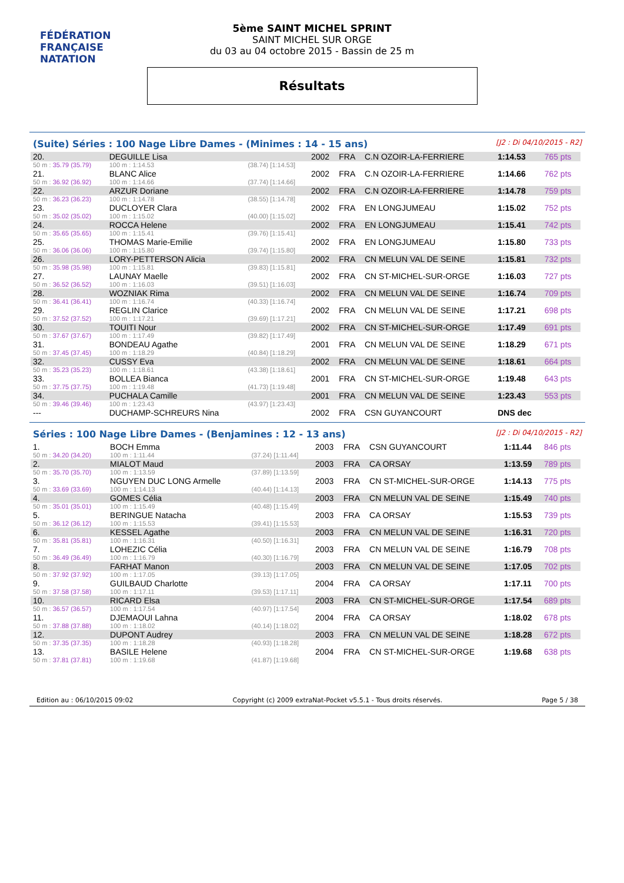FÉDÉRATION FRANÇAISE
NATATION
5ème SAINT MICHEL SPRINT
SAINT MICHEL SUR ORGE
du 03 au 04 octobre 2015 - Bassin de 25 m
Résultats
(Suite) Séries : 100 Nage Libre Dames - (Minimes : 14 - 15 ans) [J2 : Di 04/10/2015 - R2]
| 20. | DEGUILLE Lisa | | 2002 | FRA | C.N OZOIR-LA-FERRIERE | 1:14.53 | 765 pts |
| 50 m : 35.79 (35.79) | 100 m : 1:14.53 | (38.74) [1:14.53] | | | | | |
| 21. | BLANC Alice | | 2002 | FRA | C.N OZOIR-LA-FERRIERE | 1:14.66 | 762 pts |
| 50 m : 36.92 (36.92) | 100 m : 1:14.66 | (37.74) [1:14.66] | | | | | |
| 22. | ARZUR Doriane | | 2002 | FRA | C.N OZOIR-LA-FERRIERE | 1:14.78 | 759 pts |
| 50 m : 36.23 (36.23) | 100 m : 1:14.78 | (38.55) [1:14.78] | | | | | |
| 23. | DUCLOYER Clara | | 2002 | FRA | EN LONGJUMEAU | 1:15.02 | 752 pts |
| 50 m : 35.02 (35.02) | 100 m : 1:15.02 | (40.00) [1:15.02] | | | | | |
| 24. | ROCCA Helene | | 2002 | FRA | EN LONGJUMEAU | 1:15.41 | 742 pts |
| 50 m : 35.65 (35.65) | 100 m : 1:15.41 | (39.76) [1:15.41] | | | | | |
| 25. | THOMAS Marie-Emilie | | 2002 | FRA | EN LONGJUMEAU | 1:15.80 | 733 pts |
| 50 m : 36.06 (36.06) | 100 m : 1:15.80 | (39.74) [1:15.80] | | | | | |
| 26. | LORY-PETTERSON Alicia | | 2002 | FRA | CN MELUN VAL DE SEINE | 1:15.81 | 732 pts |
| 50 m : 35.98 (35.98) | 100 m : 1:15.81 | (39.83) [1:15.81] | | | | | |
| 27. | LAUNAY Maelle | | 2002 | FRA | CN ST-MICHEL-SUR-ORGE | 1:16.03 | 727 pts |
| 50 m : 36.52 (36.52) | 100 m : 1:16.03 | (39.51) [1:16.03] | | | | | |
| 28. | WOZNIAK Rima | | 2002 | FRA | CN MELUN VAL DE SEINE | 1:16.74 | 709 pts |
| 50 m : 36.41 (36.41) | 100 m : 1:16.74 | (40.33) [1:16.74] | | | | | |
| 29. | REGLIN Clarice | | 2002 | FRA | CN MELUN VAL DE SEINE | 1:17.21 | 698 pts |
| 50 m : 37.52 (37.52) | 100 m : 1:17.21 | (39.69) [1:17.21] | | | | | |
| 30. | TOUITI Nour | | 2002 | FRA | CN ST-MICHEL-SUR-ORGE | 1:17.49 | 691 pts |
| 50 m : 37.67 (37.67) | 100 m : 1:17.49 | (39.82) [1:17.49] | | | | | |
| 31. | BONDEAU Agathe | | 2001 | FRA | CN MELUN VAL DE SEINE | 1:18.29 | 671 pts |
| 50 m : 37.45 (37.45) | 100 m : 1:18.29 | (40.84) [1:18.29] | | | | | |
| 32. | CUSSY Eva | | 2002 | FRA | CN MELUN VAL DE SEINE | 1:18.61 | 664 pts |
| 50 m : 35.23 (35.23) | 100 m : 1:18.61 | (43.38) [1:18.61] | | | | | |
| 33. | BOLLEA Bianca | | 2001 | FRA | CN ST-MICHEL-SUR-ORGE | 1:19.48 | 643 pts |
| 50 m : 37.75 (37.75) | 100 m : 1:19.48 | (41.73) [1:19.48] | | | | | |
| 34. | PUCHALA Camille | | 2001 | FRA | CN MELUN VAL DE SEINE | 1:23.43 | 553 pts |
| 50 m : 39.46 (39.46) | 100 m : 1:23.43 | (43.97) [1:23.43] | | | | | |
| --- | DUCHAMP-SCHREURS Nina | | 2002 | FRA | CSN GUYANCOURT | DNS dec | |
Séries : 100 Nage Libre Dames - (Benjamines : 12 - 13 ans) [J2 : Di 04/10/2015 - R2]
| 1. | BOCH Emma | | 2003 | FRA | CSN GUYANCOURT | 1:11.44 | 846 pts |
| 50 m : 34.20 (34.20) | 100 m : 1:11.44 | (37.24) [1:11.44] | | | | | |
| 2. | MIALOT Maud | | 2003 | FRA | CA ORSAY | 1:13.59 | 789 pts |
| 50 m : 35.70 (35.70) | 100 m : 1:13.59 | (37.89) [1:13.59] | | | | | |
| 3. | NGUYEN DUC LONG Armelle | | 2003 | FRA | CN ST-MICHEL-SUR-ORGE | 1:14.13 | 775 pts |
| 50 m : 33.69 (33.69) | 100 m : 1:14.13 | (40.44) [1:14.13] | | | | | |
| 4. | GOMES Célia | | 2003 | FRA | CN MELUN VAL DE SEINE | 1:15.49 | 740 pts |
| 50 m : 35.01 (35.01) | 100 m : 1:15.49 | (40.48) [1:15.49] | | | | | |
| 5. | BERINGUE Natacha | | 2003 | FRA | CA ORSAY | 1:15.53 | 739 pts |
| 50 m : 36.12 (36.12) | 100 m : 1:15.53 | (39.41) [1:15.53] | | | | | |
| 6. | KESSEL Agathe | | 2003 | FRA | CN MELUN VAL DE SEINE | 1:16.31 | 720 pts |
| 50 m : 35.81 (35.81) | 100 m : 1:16.31 | (40.50) [1:16.31] | | | | | |
| 7. | LOHEZIC Célia | | 2003 | FRA | CN MELUN VAL DE SEINE | 1:16.79 | 708 pts |
| 50 m : 36.49 (36.49) | 100 m : 1:16.79 | (40.30) [1:16.79] | | | | | |
| 8. | FARHAT Manon | | 2003 | FRA | CN MELUN VAL DE SEINE | 1:17.05 | 702 pts |
| 50 m : 37.92 (37.92) | 100 m : 1:17.05 | (39.13) [1:17.05] | | | | | |
| 9. | GUILBAUD Charlotte | | 2004 | FRA | CA ORSAY | 1:17.11 | 700 pts |
| 50 m : 37.58 (37.58) | 100 m : 1:17.11 | (39.53) [1:17.11] | | | | | |
| 10. | RICARD Elsa | | 2003 | FRA | CN ST-MICHEL-SUR-ORGE | 1:17.54 | 689 pts |
| 50 m : 36.57 (36.57) | 100 m : 1:17.54 | (40.97) [1:17.54] | | | | | |
| 11. | DJEMAOUI Lahna | | 2004 | FRA | CA ORSAY | 1:18.02 | 678 pts |
| 50 m : 37.88 (37.88) | 100 m : 1:18.02 | (40.14) [1:18.02] | | | | | |
| 12. | DUPONT Audrey | | 2003 | FRA | CN MELUN VAL DE SEINE | 1:18.28 | 672 pts |
| 50 m : 37.35 (37.35) | 100 m : 1:18.28 | (40.93) [1:18.28] | | | | | |
| 13. | BASILE Helene | | 2004 | FRA | CN ST-MICHEL-SUR-ORGE | 1:19.68 | 638 pts |
| 50 m : 37.81 (37.81) | 100 m : 1:19.68 | (41.87) [1:19.68] | | | | | |
Edition au : 06/10/2015 09:02 Copyright (c) 2009 extraNat-Pocket v5.5.1 - Tous droits réservés. Page 5 / 38